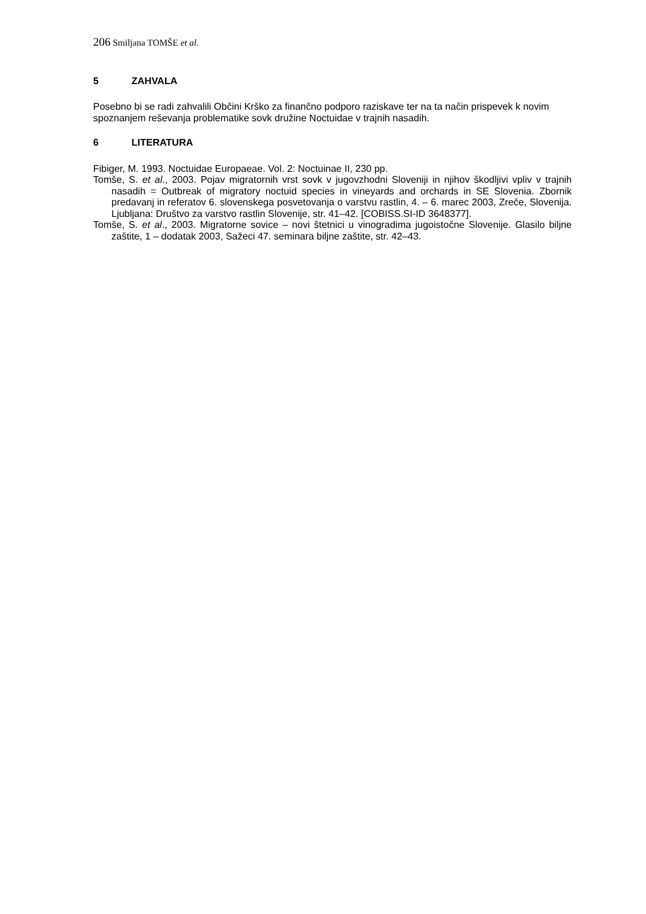206 Smiljana TOMŠE et al.
5 ZAHVALA
Posebno bi se radi zahvalili Občini Krško za finančno podporo raziskave ter na ta način prispevek k novim spoznanjem reševanja problematike sovk družine Noctuidae v trajnih nasadih.
6 LITERATURA
Fibiger, M. 1993. Noctuidae Europaeae. Vol. 2: Noctuinae II, 230 pp.
Tomše, S. et al., 2003. Pojav migratornih vrst sovk v jugovzhodni Sloveniji in njihov škodljivi vpliv v trajnih nasadih = Outbreak of migratory noctuid species in vineyards and orchards in SE Slovenia. Zbornik predavanj in referatov 6. slovenskega posvetovanja o varstvu rastlin, 4. – 6. marec 2003, Zreče, Slovenija. Ljubljana: Društvo za varstvo rastlin Slovenije, str. 41–42. [COBISS.SI-ID 3648377].
Tomše, S. et al., 2003. Migratorne sovice – novi štetnici u vinogradima jugoistočne Slovenije. Glasilo biljne zaštite, 1 – dodatak 2003, Sažeci 47. seminara biljne zaštite, str. 42–43.